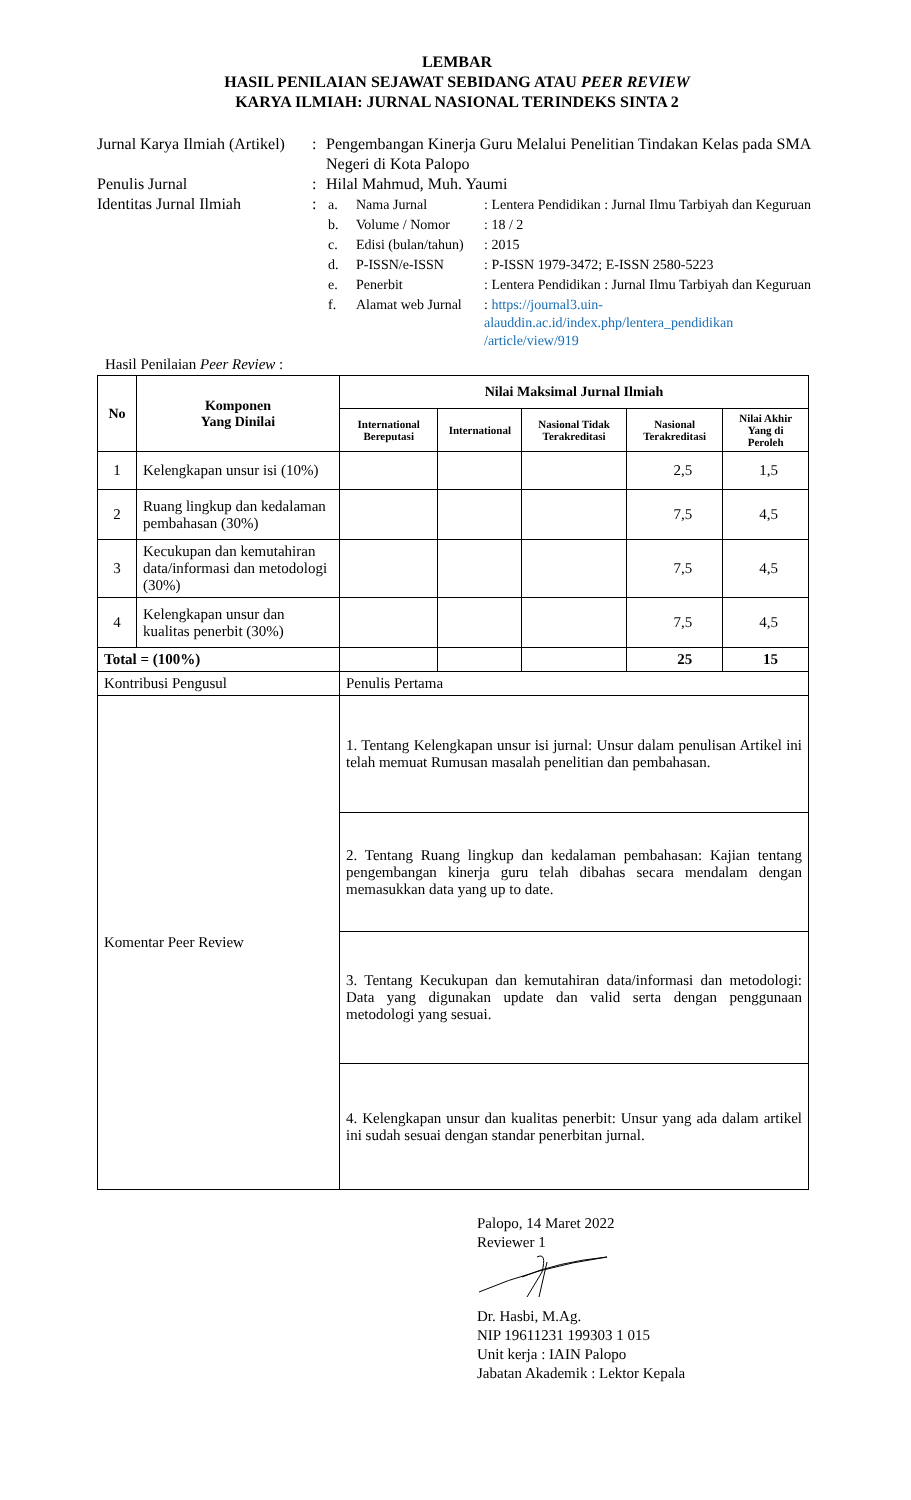LEMBAR
HASIL PENILAIAN SEJAWAT SEBIDANG ATAU PEER REVIEW
KARYA ILMIAH: JURNAL NASIONAL TERINDEKS SINTA 2
| Jurnal Karya Ilmiah (Artikel) | : | Pengembangan Kinerja Guru Melalui Penelitian Tindakan Kelas pada SMA Negeri di Kota Palopo |
| Penulis Jurnal | : | Hilal Mahmud, Muh. Yaumi |
| Identitas Jurnal Ilmiah | : | / a. / Nama Jurnal / : Lentera Pendidikan : Jurnal Ilmu Tarbiyah dan Keguruan / / b. / Volume / Nomor / : 18 / 2 / / c. / Edisi (bulan/tahun) / : 2015 / / d. / P-ISSN/e-ISSN / : P-ISSN 1979-3472; E-ISSN 2580-5223 / / e. / Penerbit / : Lentera Pendidikan : Jurnal Ilmu Tarbiyah dan Keguruan / / f. / Alamat web Jurnal / : https://journal3.uin-alauddin.ac.id/index.php/lentera_pendidikan /article/view/919 / |
Hasil Penilaian Peer Review :
| No | Komponen Yang Dinilai | Nilai Maksimal Jurnal Ilmiah | | | | |
| --- | --- | --- | --- | --- | --- | --- |
| | | International Bereputasi | International | Nasional Tidak Terakreditasi | Nasional Terakreditasi | Nilai Akhir Yang di Peroleh |
| 1 | Kelengkapan unsur isi (10%) | | | | 2,5 | 1,5 |
| 2 | Ruang lingkup dan kedalaman pembahasan (30%) | | | | 7,5 | 4,5 |
| 3 | Kecukupan dan kemutahiran data/informasi dan metodologi (30%) | | | | 7,5 | 4,5 |
| 4 | Kelengkapan unsur dan kualitas penerbit (30%) | | | | 7,5 | 4,5 |
| Total = (100%) | | | | | 25 | 15 |
| Kontribusi Pengusul | | Penulis Pertama | | | | |
| Komentar Peer Review | | 1. Tentang Kelengkapan unsur isi jurnal: Unsur dalam penulisan Artikel ini telah memuat Rumusan masalah penelitian dan pembahasan. | | | | |
| | | 2. Tentang Ruang lingkup dan kedalaman pembahasan: Kajian tentang pengembangan kinerja guru telah dibahas secara mendalam dengan memasukkan data yang up to date. | | | | |
| | | 3. Tentang Kecukupan dan kemutahiran data/informasi dan metodologi: Data yang digunakan update dan valid serta dengan penggunaan metodologi yang sesuai. | | | | |
| | | 4. Kelengkapan unsur dan kualitas penerbit: Unsur yang ada dalam artikel ini sudah sesuai dengan standar penerbitan jurnal. | | | | |
Palopo, 14 Maret 2022
Reviewer 1
Dr. Hasbi, M.Ag.
NIP 19611231 199303 1 015
Unit kerja : IAIN Palopo
Jabatan Akademik : Lektor Kepala